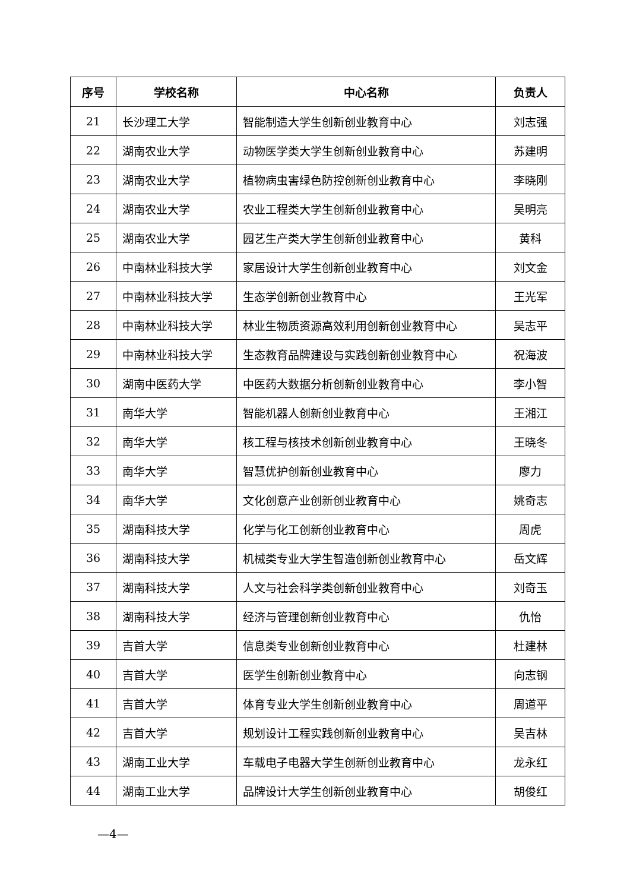| 序号 | 学校名称 | 中心名称 | 负责人 |
| --- | --- | --- | --- |
| 21 | 长沙理工大学 | 智能制造大学生创新创业教育中心 | 刘志强 |
| 22 | 湖南农业大学 | 动物医学类大学生创新创业教育中心 | 苏建明 |
| 23 | 湖南农业大学 | 植物病虫害绿色防控创新创业教育中心 | 李晓刚 |
| 24 | 湖南农业大学 | 农业工程类大学生创新创业教育中心 | 吴明亮 |
| 25 | 湖南农业大学 | 园艺生产类大学生创新创业教育中心 | 黄科 |
| 26 | 中南林业科技大学 | 家居设计大学生创新创业教育中心 | 刘文金 |
| 27 | 中南林业科技大学 | 生态学创新创业教育中心 | 王光军 |
| 28 | 中南林业科技大学 | 林业生物质资源高效利用创新创业教育中心 | 吴志平 |
| 29 | 中南林业科技大学 | 生态教育品牌建设与实践创新创业教育中心 | 祝海波 |
| 30 | 湖南中医药大学 | 中医药大数据分析创新创业教育中心 | 李小智 |
| 31 | 南华大学 | 智能机器人创新创业教育中心 | 王湘江 |
| 32 | 南华大学 | 核工程与核技术创新创业教育中心 | 王晓冬 |
| 33 | 南华大学 | 智慧优护创新创业教育中心 | 廖力 |
| 34 | 南华大学 | 文化创意产业创新创业教育中心 | 姚奇志 |
| 35 | 湖南科技大学 | 化学与化工创新创业教育中心 | 周虎 |
| 36 | 湖南科技大学 | 机械类专业大学生智造创新创业教育中心 | 岳文辉 |
| 37 | 湖南科技大学 | 人文与社会科学类创新创业教育中心 | 刘奇玉 |
| 38 | 湖南科技大学 | 经济与管理创新创业教育中心 | 仇怡 |
| 39 | 吉首大学 | 信息类专业创新创业教育中心 | 杜建林 |
| 40 | 吉首大学 | 医学生创新创业教育中心 | 向志钢 |
| 41 | 吉首大学 | 体育专业大学生创新创业教育中心 | 周道平 |
| 42 | 吉首大学 | 规划设计工程实践创新创业教育中心 | 吴吉林 |
| 43 | 湖南工业大学 | 车载电子电器大学生创新创业教育中心 | 龙永红 |
| 44 | 湖南工业大学 | 品牌设计大学生创新创业教育中心 | 胡俊红 |
—4—